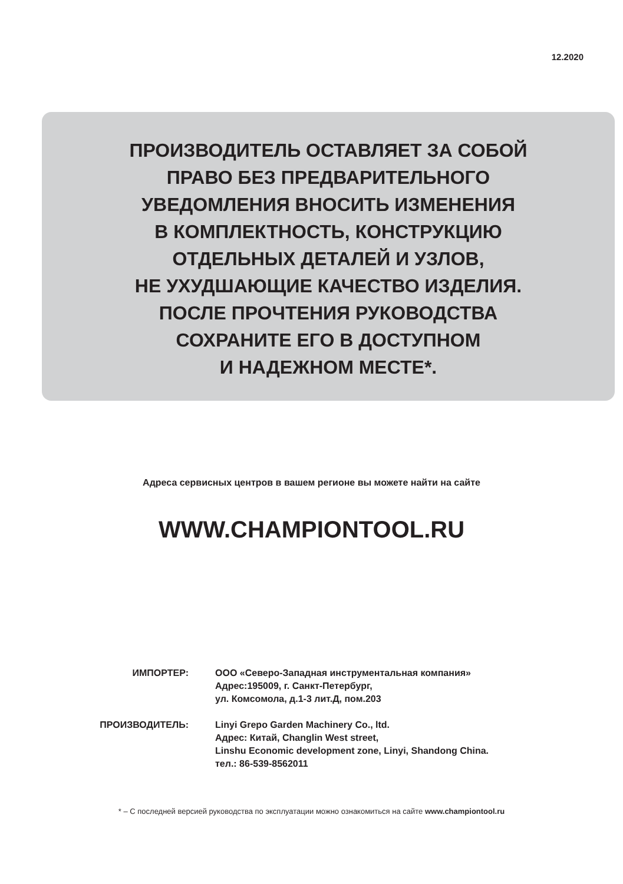12.2020
ПРОИЗВОДИТЕЛЬ ОСТАВЛЯЕТ ЗА СОБОЙ
ПРАВО БЕЗ ПРЕДВАРИТЕЛЬНОГО
УВЕДОМЛЕНИЯ ВНОСИТЬ ИЗМЕНЕНИЯ
В КОМПЛЕКТНОСТЬ, КОНСТРУКЦИЮ
ОТДЕЛЬНЫХ ДЕТАЛЕЙ И УЗЛОВ,
НЕ УХУДШАЮЩИЕ КАЧЕСТВО ИЗДЕЛИЯ.
ПОСЛЕ ПРОЧТЕНИЯ РУКОВОДСТВА
СОХРАНИТЕ ЕГО В ДОСТУПНОМ
И НАДЕЖНОМ МЕСТЕ*.
Адреса сервисных центров в вашем регионе вы можете найти на сайте
WWW.CHAMPIONTOOL.RU
| ИМПОРТЕР: | ООО «Северо-Западная инструментальная компания» Адрес:195009, г. Санкт-Петербург, ул. Комсомола, д.1-3 лит.Д, пом.203 |
| ПРОИЗВОДИТЕЛЬ: | Linyi Grepo Garden Machinery Co., ltd. Адрес: Китай, Changlin West street, Linshu Economic development zone, Linyi, Shandong China. тел.: 86-539-8562011 |
* – С последней версией руководства по эксплуатации можно ознакомиться на сайте www.championtool.ru